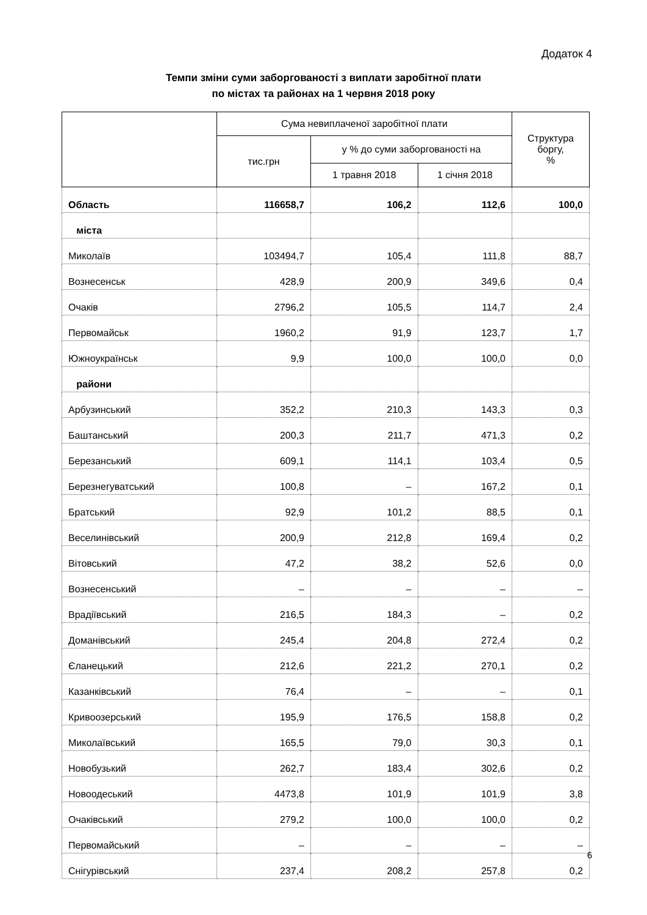Додаток 4
Темпи зміни суми заборгованості з виплати заробітної плати
по містах та районах на 1 червня 2018 року
| | Сума невиплаченої заробітної плати | | | Структура боргу, % |
| --- | --- | --- | --- | --- |
| | тис.грн | у % до суми заборгованості на | | |
| | | 1 травня 2018 | 1 січня 2018 | |
| Область | 116658,7 | 106,2 | 112,6 | 100,0 |
| міста | | | | |
| Миколаїв | 103494,7 | 105,4 | 111,8 | 88,7 |
| Вознесенськ | 428,9 | 200,9 | 349,6 | 0,4 |
| Очаків | 2796,2 | 105,5 | 114,7 | 2,4 |
| Первомайськ | 1960,2 | 91,9 | 123,7 | 1,7 |
| Южноукраїнськ | 9,9 | 100,0 | 100,0 | 0,0 |
| райони | | | | |
| Арбузинський | 352,2 | 210,3 | 143,3 | 0,3 |
| Баштанський | 200,3 | 211,7 | 471,3 | 0,2 |
| Березанський | 609,1 | 114,1 | 103,4 | 0,5 |
| Березнегуватський | 100,8 | – | 167,2 | 0,1 |
| Братський | 92,9 | 101,2 | 88,5 | 0,1 |
| Веселинівський | 200,9 | 212,8 | 169,4 | 0,2 |
| Вітовський | 47,2 | 38,2 | 52,6 | 0,0 |
| Вознесенський | – | – | – | – |
| Врадіївський | 216,5 | 184,3 | – | 0,2 |
| Доманівський | 245,4 | 204,8 | 272,4 | 0,2 |
| Єланецький | 212,6 | 221,2 | 270,1 | 0,2 |
| Казанківський | 76,4 | – | – | 0,1 |
| Кривоозерський | 195,9 | 176,5 | 158,8 | 0,2 |
| Миколаївський | 165,5 | 79,0 | 30,3 | 0,1 |
| Новобузький | 262,7 | 183,4 | 302,6 | 0,2 |
| Новоодеський | 4473,8 | 101,9 | 101,9 | 3,8 |
| Очаківський | 279,2 | 100,0 | 100,0 | 0,2 |
| Первомайський | – | – | – | – |
| Снігурівський | 237,4 | 208,2 | 257,8 | 0,2 |
6